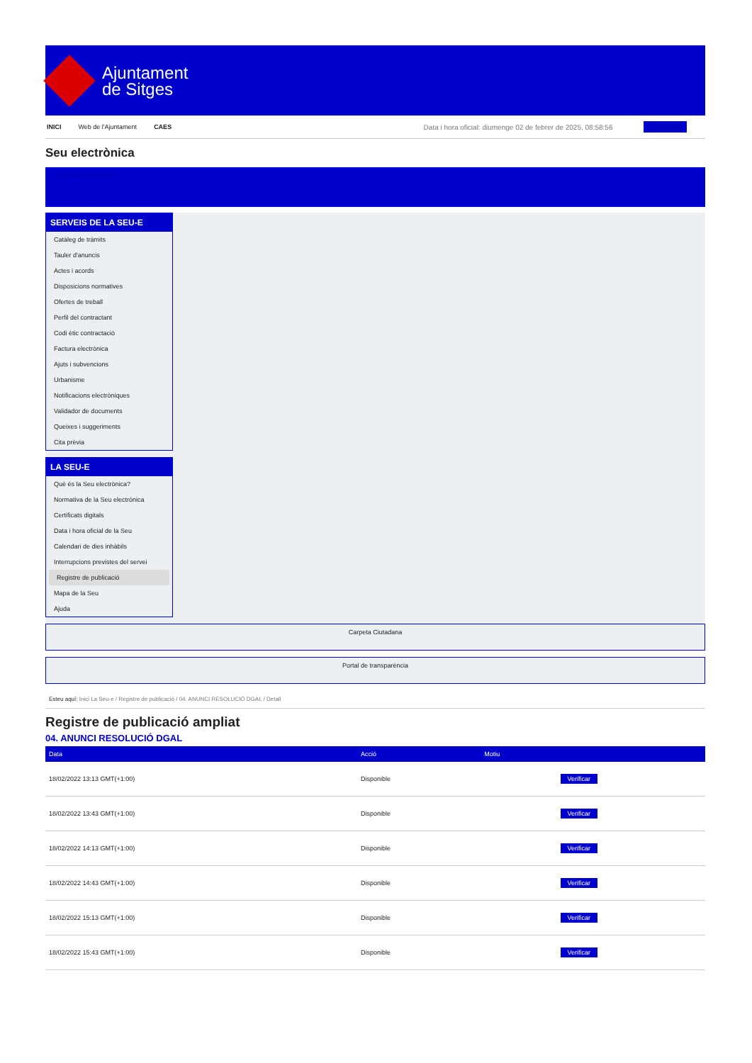Ajuntament
de Sitges
INICI Web de l'Ajuntament CAES Data i hora oficial: diumenge 02 de febrer de 2025, 08:58:56 Sincronitza
Seu electrònica
Obtenir còpia autèntica
SERVEIS DE LA SEU-E
Catàleg de tràmits
Tauler d'anuncis
Actes i acords
Disposicions normatives
Ofertes de treball
Perfil del contractant
Codi ètic contractació
Factura electrònica
Ajuts i subvencions
Urbanisme
Notificacions electròniques
Validador de documents
Queixes i suggeriments
Cita prèvia
LA SEU-E
Què és la Seu electrònica?
Normativa de la Seu electrònica
Certificats digitals
Data i hora oficial de la Seu
Calendari de dies inhàbils
Interrupcions previstes del servei
Registre de publicació
Mapa de la Seu
Ajuda
Carpeta Ciutadana
Portal de transparència
Esteu aquí: Inici La Seu-e / Registre de publicació / 04. ANUNCI RESOLUCIÓ DGAL / Detall
Registre de publicació ampliat
04. ANUNCI RESOLUCIÓ DGAL
| Data | Acció | Motiu | |
| --- | --- | --- | --- |
| 18/02/2022 13:13 GMT(+1:00) | Disponible | | Verificar |
| 18/02/2022 13:43 GMT(+1:00) | Disponible | | Verificar |
| 18/02/2022 14:13 GMT(+1:00) | Disponible | | Verificar |
| 18/02/2022 14:43 GMT(+1:00) | Disponible | | Verificar |
| 18/02/2022 15:13 GMT(+1:00) | Disponible | | Verificar |
| 18/02/2022 15:43 GMT(+1:00) | Disponible | | Verificar |